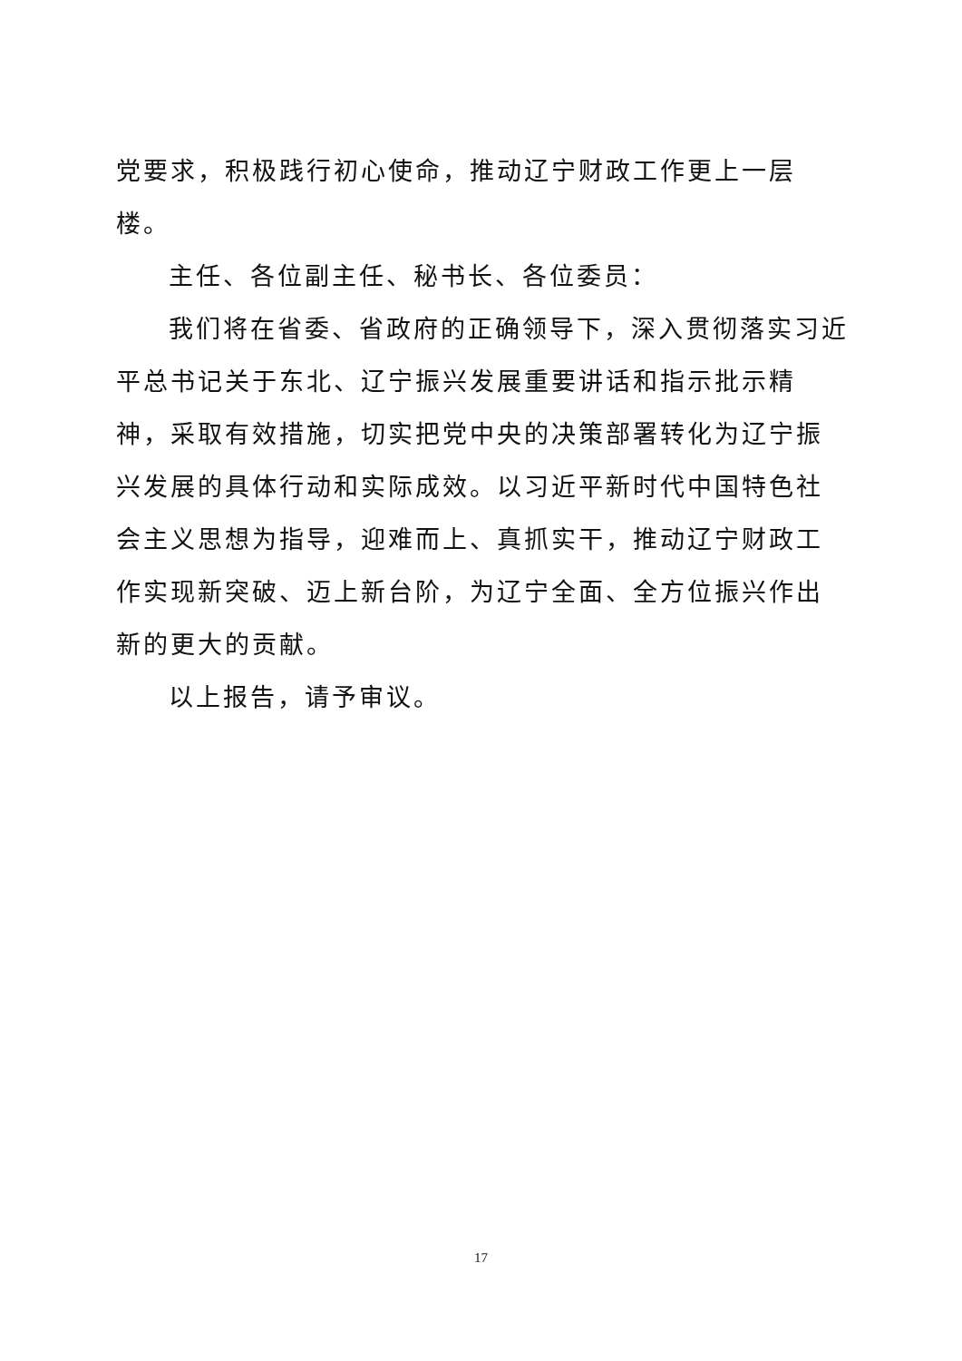党要求，积极践行初心使命，推动辽宁财政工作更上一层楼。
主任、各位副主任、秘书长、各位委员：
我们将在省委、省政府的正确领导下，深入贯彻落实习近平总书记关于东北、辽宁振兴发展重要讲话和指示批示精神，采取有效措施，切实把党中央的决策部署转化为辽宁振兴发展的具体行动和实际成效。以习近平新时代中国特色社会主义思想为指导，迎难而上、真抓实干，推动辽宁财政工作实现新突破、迈上新台阶，为辽宁全面、全方位振兴作出新的更大的贡献。
以上报告，请予审议。
17